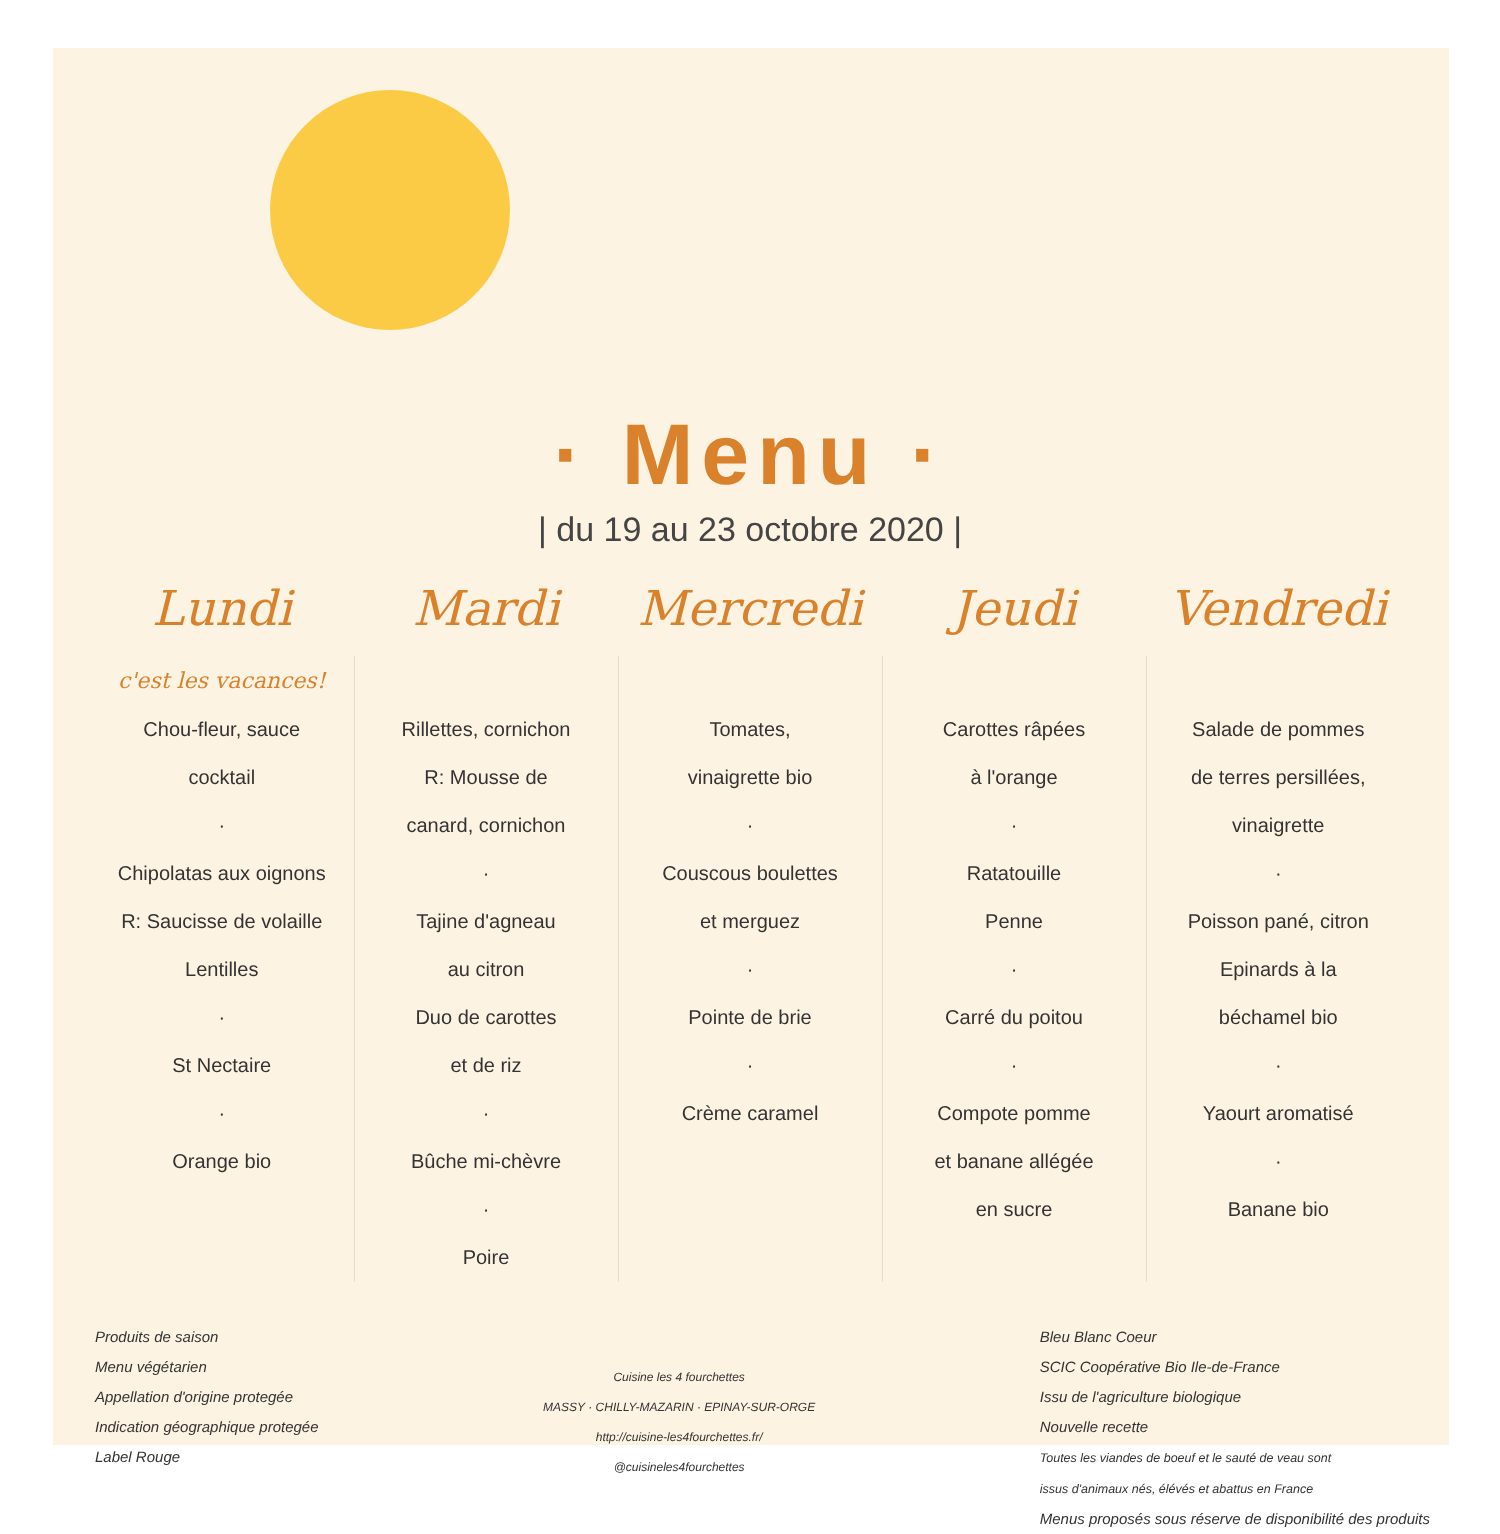· Menu ·
| du 19 au 23 octobre 2020 |
| Lundi | Mardi | Mercredi | Jeudi | Vendredi |
| --- | --- | --- | --- | --- |
| c'est les vacances! Chou-fleur, sauce cocktail · Chipolatas aux oignons R: Saucisse de volaille Lentilles · St Nectaire · Orange bio | Rillettes, cornichon R: Mousse de canard, cornichon · Tajine d'agneau au citron Duo de carottes et de riz · Bûche mi-chèvre · Poire | Tomates, vinaigrette bio · Couscous boulettes et merguez · Pointe de brie · Crème caramel | Carottes râpées à l'orange · Ratatouille Penne · Carré du poitou · Compote pomme et banane allégée en sucre | Salade de pommes de terres persillées, vinaigrette · Poisson pané, citron Epinards à la béchamel bio · Yaourt aromatisé · Banane bio |
Produits de saison
Menu végétarien
Appellation d'origine protegée
Indication géographique protegée
Label Rouge
Cuisine les 4 fourchettes
MASSY · CHILLY-MAZARIN · EPINAY-SUR-ORGE
http://cuisine-les4fourchettes.fr/
@cuisineles4fourchettes
Bleu Blanc Coeur
SCIC Coopérative Bio Ile-de-France
Issu de l'agriculture biologique
Nouvelle recette
Toutes les viandes de boeuf et le sauté de veau sont
issus d'animaux nés, élévés et abattus en France
Menus proposés sous réserve de disponibilité des produits